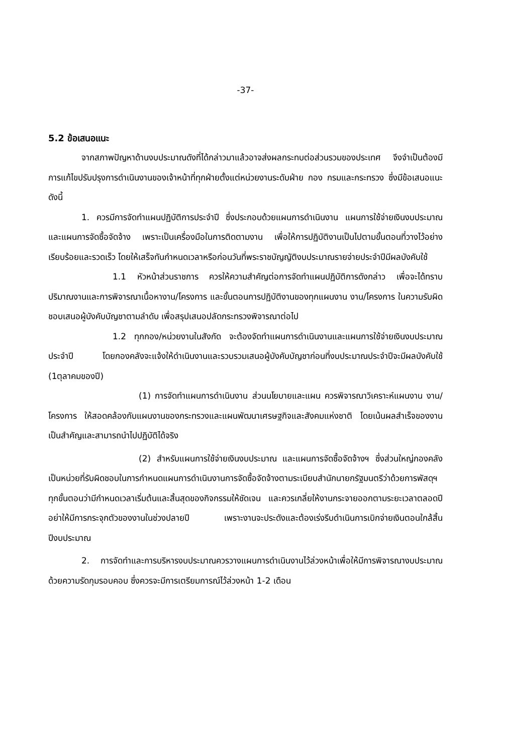-37-
5.2 ข้อเสนอแนะ
จากสภาพปัญหาด้านงบประมาณดังที่ได้กล่าวมาแล้วอาจส่งผลกระทบต่อส่วนรวมของประเทศ จึงจำเป็นต้องมีการแก้ไขปรับปรุงการดำเนินงานของเจ้าหน้าที่ทุกฝ่ายตั้งแต่หน่วยงานระดับฝ่าย กอง กรมและกระทรวง ซึ่งมีข้อเสนอแนะดังนี้
1. ควรมีการจัดทำแผนปฏิบัติการประจำปี ซึ่งประกอบด้วยแผนการดำเนินงาน แผนการใช้จ่ายเงินงบประมาณ และแผนการจัดซื้อจัดจ้าง เพราะเป็นเครื่องมือในการติดตามงาน เพื่อให้การปฏิบัติงานเป็นไปตามขั้นตอนที่วางไว้อย่างเรียบร้อยและรวดเร็ว โดยให้เสร็จทันกำหนดเวลาหรือก่อนวันที่พระราชบัญญัติงบประมาณรายจ่ายประจำปีมีผลบังคับใช้
1.1 หัวหน้าส่วนราชการ ควรให้ความสำคัญต่อการจัดทำแผนปฏิบัติการดังกล่าว เพื่อจะได้ทราบปริมาณงานและการพิจารณาเนื้อหางาน/โครงการ และขั้นตอนการปฏิบัติงานของทุกแผนงาน งาน/โครงการ ในความรับผิดชอบเสนอผู้บังคับบัญชาตามลำดับ เพื่อสรุปเสนอปลัดกระทรวงพิจารณาต่อไป
1.2 ทุกกอง/หน่วยงานในสังกัด จะต้องจัดทำแผนการดำเนินงานและแผนการใช้จ่ายเงินงบประมาณประจำปี โดยกองคลังจะแจ้งให้ดำเนินงานและรวบรวมเสนอผู้บังคับบัญชาก่อนที่งบประมาณประจำปีจะมีผลบังคับใช้ (1ตุลาคมของปี)
(1) การจัดทำแผนการดำเนินงาน ส่วนนโยบายและแผน ควรพิจารณาวิเคราะห์แผนงาน งาน/โครงการ ให้สอดคล้องกับแผนงานของกระทรวงและแผนพัฒนาเศรษฐกิจและสังคมแห่งชาติ โดยเน้นผลสำเร็จของงานเป็นสำคัญและสามารถนำไปปฏิบัติได้จริง
(2) สำหรับแผนการใช้จ่ายเงินงบประมาณ และแผนการจัดซื้อจัดจ้างฯ ซึ่งส่วนใหญ่กองคลังเป็นหน่วยที่รับผิดชอบในการกำหนดแผนการดำเนินงานการจัดซื้อจัดจ้างตามระเบียบสำนักนายกรัฐมนตรีว่าด้วยการพัสดุฯ ทุกขั้นตอนว่ามีกำหนดเวลาเริ่มต้นและสิ้นสุดของกิจกรรมให้ชัดเจน และควรเกลี่ยให้งานกระจายออกตามระยะเวลาตลอดปี อย่าให้มีการกระจุกตัวของงานในช่วงปลายปี เพราะงานจะประดังและต้องเร่งรีบดำเนินการเบิกจ่ายเงินตอนใกล้สิ้นปีงบประมาณ
2. การจัดทำและการบริหารงบประมาณควรวางแผนการดำเนินงานไว้ล่วงหน้าเพื่อให้มีการพิจารณางบประมาณด้วยความรัดกุมรอบคอบ ซึ่งควรจะมีการเตรียมการณ์ไว้ล่วงหน้า 1-2 เดือน